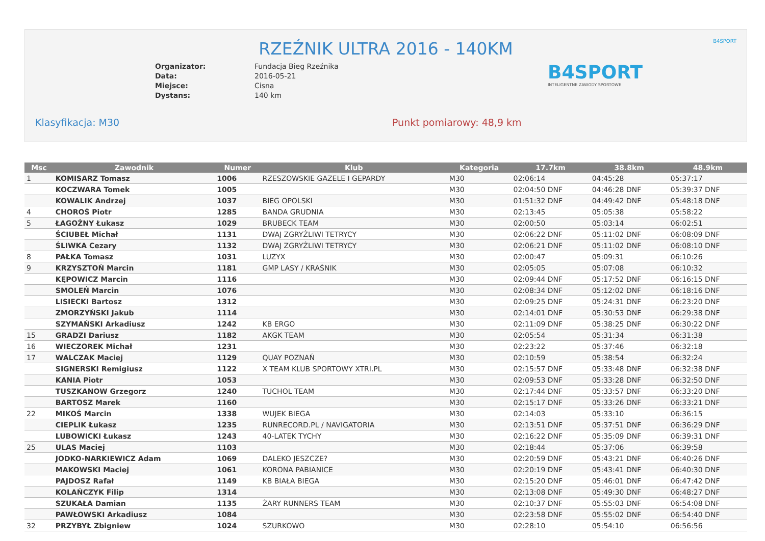RZEŹNIK ULTRA 2016 - 140KM
B4SPORT
Organizator: Fundacja Bieg Rzeźnika Data: 2016-05-21 Miejsce: Cisna Dystans: 140 km
B4SPORT
INTELIGENTNE ZAWODY SPORTOWE
Klasyfikacja: M30 Punkt pomiarowy: 48,9 km
| Msc | Zawodnik | Numer | Klub | Kategoria | 17.7km | 38.8km | 48.9km |
| --- | --- | --- | --- | --- | --- | --- | --- |
| 1 | KOMISARZ Tomasz | 1006 | RZESZOWSKIE GAZELE I GEPARDY | M30 | 02:06:14 | 04:45:28 | 05:37:17 |
| | KOCZWARA Tomek | 1005 | | M30 | 02:04:50 DNF | 04:46:28 DNF | 05:39:37 DNF |
| | KOWALIK Andrzej | 1037 | BIEG OPOLSKI | M30 | 01:51:32 DNF | 04:49:42 DNF | 05:48:18 DNF |
| 4 | CHOROŚ Piotr | 1285 | BANDA GRUDNIA | M30 | 02:13:45 | 05:05:38 | 05:58:22 |
| 5 | ŁAGOŻNY Łukasz | 1029 | BRUBECK TEAM | M30 | 02:00:50 | 05:03:14 | 06:02:51 |
| | ŚCIUBEŁ Michał | 1131 | DWAJ ZGRYŹLIWI TETRYCY | M30 | 02:06:22 DNF | 05:11:02 DNF | 06:08:09 DNF |
| | ŚLIWKA Cezary | 1132 | DWAJ ZGRYŹLIWI TETRYCY | M30 | 02:06:21 DNF | 05:11:02 DNF | 06:08:10 DNF |
| 8 | PAŁKA Tomasz | 1031 | LUZYX | M30 | 02:00:47 | 05:09:31 | 06:10:26 |
| 9 | KRZYSZTOŃ Marcin | 1181 | GMP LASY / KRAŚNIK | M30 | 02:05:05 | 05:07:08 | 06:10:32 |
| | KĘPOWICZ Marcin | 1116 | | M30 | 02:09:44 DNF | 05:17:52 DNF | 06:16:15 DNF |
| | SMOLEŃ Marcin | 1076 | | M30 | 02:08:34 DNF | 05:12:02 DNF | 06:18:16 DNF |
| | LISIECKI Bartosz | 1312 | | M30 | 02:09:25 DNF | 05:24:31 DNF | 06:23:20 DNF |
| | ZMORZYŃSKI Jakub | 1114 | | M30 | 02:14:01 DNF | 05:30:53 DNF | 06:29:38 DNF |
| | SZYMAŃSKI Arkadiusz | 1242 | KB ERGO | M30 | 02:11:09 DNF | 05:38:25 DNF | 06:30:22 DNF |
| 15 | GRADZI Dariusz | 1182 | AKGK TEAM | M30 | 02:05:54 | 05:31:34 | 06:31:38 |
| 16 | WIECZOREK Michał | 1231 | | M30 | 02:23:22 | 05:37:46 | 06:32:18 |
| 17 | WALCZAK Maciej | 1129 | QUAY POZNAŃ | M30 | 02:10:59 | 05:38:54 | 06:32:24 |
| | SIGNERSKI Remigiusz | 1122 | X TEAM KLUB SPORTOWY XTRI.PL | M30 | 02:15:57 DNF | 05:33:48 DNF | 06:32:38 DNF |
| | KANIA Piotr | 1053 | | M30 | 02:09:53 DNF | 05:33:28 DNF | 06:32:50 DNF |
| | TUSZKANOW Grzegorz | 1240 | TUCHOL TEAM | M30 | 02:17:44 DNF | 05:33:57 DNF | 06:33:20 DNF |
| | BARTOSZ Marek | 1160 | | M30 | 02:15:17 DNF | 05:33:26 DNF | 06:33:21 DNF |
| 22 | MIKOŚ Marcin | 1338 | WUJEK BIEGA | M30 | 02:14:03 | 05:33:10 | 06:36:15 |
| | CIEPLIK Łukasz | 1235 | RUNRECORD.PL / NAVIGATORIA | M30 | 02:13:51 DNF | 05:37:51 DNF | 06:36:29 DNF |
| | LUBOWICKI Łukasz | 1243 | 40-LATEK TYCHY | M30 | 02:16:22 DNF | 05:35:09 DNF | 06:39:31 DNF |
| 25 | ULAS Maciej | 1103 | | M30 | 02:18:44 | 05:37:06 | 06:39:58 |
| | JODKO-NARKIEWICZ Adam | 1069 | DALEKO JESZCZE? | M30 | 02:20:59 DNF | 05:43:21 DNF | 06:40:26 DNF |
| | MAKOWSKI Maciej | 1061 | KORONA PABIANICE | M30 | 02:20:19 DNF | 05:43:41 DNF | 06:40:30 DNF |
| | PAJDOSZ Rafał | 1149 | KB BIAŁA BIEGA | M30 | 02:15:20 DNF | 05:46:01 DNF | 06:47:42 DNF |
| | KOLAŃCZYK Filip | 1314 | | M30 | 02:13:08 DNF | 05:49:30 DNF | 06:48:27 DNF |
| | SZUKAŁA Damian | 1135 | ŻARY RUNNERS TEAM | M30 | 02:10:37 DNF | 05:55:03 DNF | 06:54:08 DNF |
| | PAWŁOWSKI Arkadiusz | 1084 | | M30 | 02:23:58 DNF | 05:55:02 DNF | 06:54:40 DNF |
| 32 | PRZYBYŁ Zbigniew | 1024 | SZURKOWO | M30 | 02:28:10 | 05:54:10 | 06:56:56 |